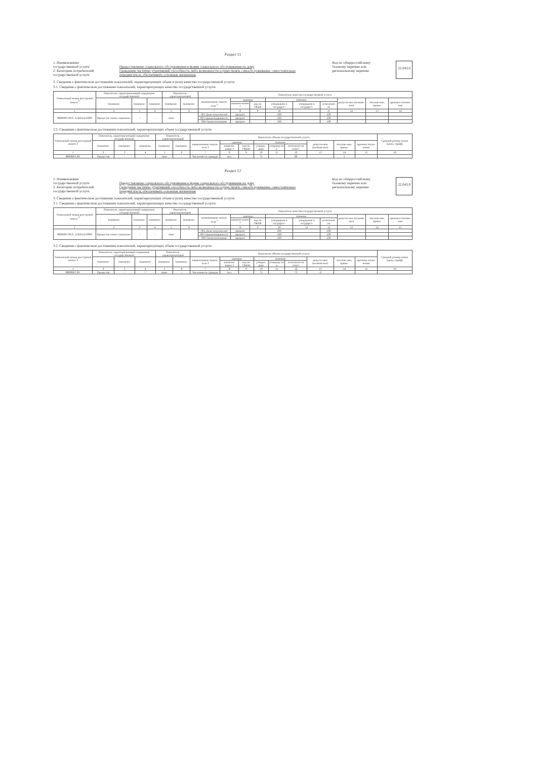Раздел 11
1. Наименование
государственной услуги
2. Категории потребителей
государственной услуги
Предоставление социального обслуживания в форме социального обслуживания на дому
Гражданин частично утративший способность либо возможности осуществлять самообслуживание, самостоятельно передвигаться, обеспечивать основные жизненные
Код по общероссийскому
базовому перечню или
региональному перечню
22.043.0
3. Сведения о фактическом достижении показателей, характеризующих объем и (или) качество государственной услуги:
3.1. Сведения о фактическом достижении показателей, характеризующих качество государственной услуги:
| Уникальный номер реестровой записи <sup>3</sup> | Показатель, характеризующий содержание государственной | | | Показатель, характеризующий | | Показатель качества государственной услуги | | | | | | | | |
| --- | --- | --- | --- | --- | --- | --- | --- | --- | --- | --- | --- | --- | --- | --- |
| | (наимено- | (наимено- | (наимено- | (наимено- | (наимено- | наименование показа-теля <sup>3</sup> | единица | | значение | | | допусти-мое (возмож-ное) | отклоне-ние, превы- | причина отклоне-ния |
| | | | | | | | наимено-вание <sup>3</sup> | код по ОКЕИ | утверждено в государст- | утверждено в государст- | исполнено на | | | |
| 1 | 2 | 3 | 4 | 5 | 6 | 7 | 8 | 9 | 10 | | 11 | 12 | 13 | 14 |
| 880000О.99.0. АЭ22АА10000 | Предостав ление социально- | - | - | очно | | 001 Доля получателей | процент | | 100 | | 100 | | | |
| | | | | | | 003 Удовлетворенность | процент | | 100 | | 100 | | | |
| | | | | | | 004 Укомплектование | процент | | 100 | | 100 | | | |
3.2. Сведения о фактическом достижении показателей, характеризующих объем государственной услуги:
| Уникальный номер реестровой записи 3 | Показатель, характеризующий содержание государственной | | | Показатель, характеризующий | | Показатель объема государственной услуги | | | | | | | | | Средний размер платы (цена, тариф) |
| --- | --- | --- | --- | --- | --- | --- | --- | --- | --- | --- | --- | --- | --- | --- | --- |
| | (наимено- | (наимено- | (наимено- | (наимено- | (наимено- | наименование показа-теля 3 | единица | | значение | | | допусти-мое (возмож-ное) | отклоне-ние, превы- | причина откло-нения | |
| | | | | | | | наимено-вание 3 | код по ОКЕИ | утверж-дено | утвержде но в | исполнено на отчет- | | | | |
| 1 | 2 | 3 | 4 | 5 | 6 | 7 | 8 | 9 | 10 | 11 | 12 | 13 | 14 | 15 | 16 |
| 880000О.99. | Предостав | - | - | очно | - | Численность граждан | чел. | | 75 | | 80 | | 5 | | |
Раздел 12
1. Наименование
государственной услуги
2. Категории потребителей
государственной услуги
Предоставление социального обслуживания в форме социального обслуживания на дому
Гражданин частично утративший способность либо возможности осуществлять самообслуживание, самостоятельно передвигаться, обеспечивать основные жизненные
Код по общероссийскому
базовому перечню или
региональному перечню
22.043.0
3. Сведения о фактическом достижении показателей, характеризующих объем и (или) качество государственной услуги:
3.1. Сведения о фактическом достижении показателей, характеризующих качество государственной услуги:
| Уникальный номер реестровой записи <sup>3</sup> | Показатель, характеризующий содержание государственной | | | Показатель, характеризующий | | Показатель качества государственной услуги | | | | | | | | |
| --- | --- | --- | --- | --- | --- | --- | --- | --- | --- | --- | --- | --- | --- | --- |
| | (наимено- | (наимено- | (наимено- | (наимено- | (наимено- | наименование показа-теля <sup>3</sup> | единица | | значение | | | допусти-мое (возмож-ное) | отклоне-ние, превы- | причина отклоне-ния |
| | | | | | | | наимено-вание <sup>3</sup> | код по ОКЕИ | утверждено в государст- | утверждено в государст- | исполнено на | | | |
| 1 | 2 | 3 | 4 | 5 | 6 | 7 | 8 | 9 | 10 | 11 | 12 | 13 | 14 | 15 |
| 880000О.99.0. АЭ22АА10000 | Предостав ление социально- | - | - | очно | | 001 Доля получателей | процент | | 100 | | 100 | | | |
| | | | | | | 003 Удовлетворенность | процент | | 100 | | 100 | | | |
| | | | | | | 004 Укомплектование | процент | | 100 | | 100 | | | |
3.2. Сведения о фактическом достижении показателей, характеризующих объем государственной услуги:
| Уникальный номер реестровой записи 3 | Показатель, характеризующий содержание государственной | | | Показатель, характеризующий | | Показатель объема государственной услуги | | | | | | | | | Средний размер платы (цена, тариф) |
| --- | --- | --- | --- | --- | --- | --- | --- | --- | --- | --- | --- | --- | --- | --- | --- |
| | (наимено- | (наимено- | (наимено- | (наимено- | (наимено- | наименование показа-теля 3 | единица | | значение | | | допусти-мое (возмож-ное) | отклоне-ние, превы- | причина откло-нения | |
| | | | | | | | наимено-вание 3 | код по ОКЕИ | утверж-дено | утвержде но в | исполнено на отчет- | | | | |
| 1 | 2 | 3 | 4 | 5 | 6 | 7 | 8 | 9 | 10 | 11 | 12 | 13 | 14 | 15 | 16 |
| 880000О.99. | Предостав | - | - | очно | - | Численность граждан | чел. | | 75 | | 73 | -2 | | | |